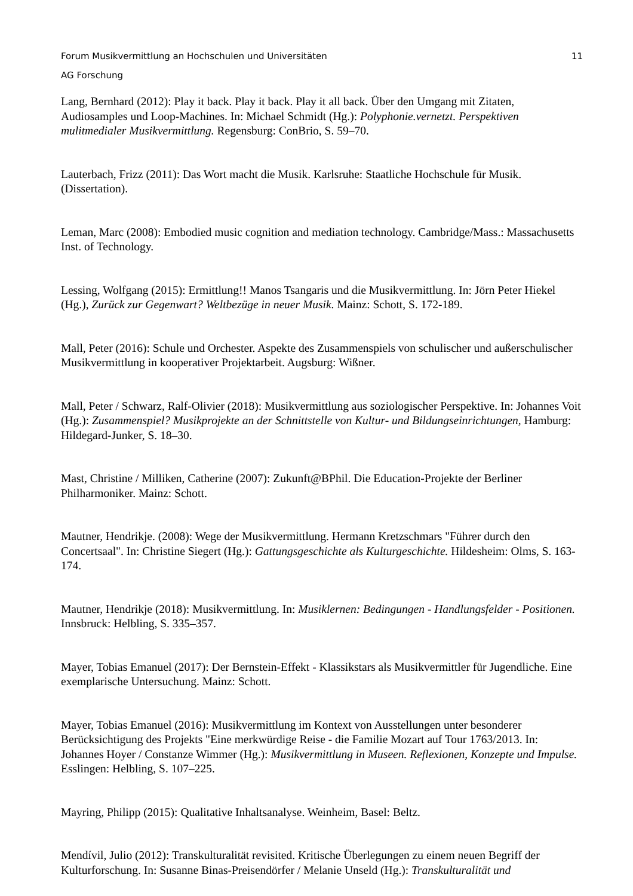Forum Musikvermittlung an Hochschulen und Universitäten
AG Forschung 11
Lang, Bernhard (2012): Play it back. Play it back. Play it all back. Über den Umgang mit Zitaten, Audiosamples und Loop-Machines. In: Michael Schmidt (Hg.): Polyphonie.vernetzt. Perspektiven mulitmedialer Musikvermittlung. Regensburg: ConBrio, S. 59–70.
Lauterbach, Frizz (2011): Das Wort macht die Musik. Karlsruhe: Staatliche Hochschule für Musik. (Dissertation).
Leman, Marc (2008): Embodied music cognition and mediation technology. Cambridge/Mass.: Massachusetts Inst. of Technology.
Lessing, Wolfgang (2015): Ermittlung!! Manos Tsangaris und die Musikvermittlung. In: Jörn Peter Hiekel (Hg.), Zurück zur Gegenwart? Weltbezüge in neuer Musik. Mainz: Schott, S. 172-189.
Mall, Peter (2016): Schule und Orchester. Aspekte des Zusammenspiels von schulischer und außerschulischer Musikvermittlung in kooperativer Projektarbeit. Augsburg: Wißner.
Mall, Peter / Schwarz, Ralf-Olivier (2018): Musikvermittlung aus soziologischer Perspektive. In: Johannes Voit (Hg.): Zusammenspiel? Musikprojekte an der Schnittstelle von Kultur- und Bildungseinrichtungen, Hamburg: Hildegard-Junker, S. 18–30.
Mast, Christine / Milliken, Catherine (2007): Zukunft@BPhil. Die Education-Projekte der Berliner Philharmoniker. Mainz: Schott.
Mautner, Hendrikje. (2008): Wege der Musikvermittlung. Hermann Kretzschmars "Führer durch den Concertsaal". In: Christine Siegert (Hg.): Gattungsgeschichte als Kulturgeschichte. Hildesheim: Olms, S. 163-174.
Mautner, Hendrikje (2018): Musikvermittlung. In: Musiklernen: Bedingungen - Handlungsfelder - Positionen. Innsbruck: Helbling, S. 335–357.
Mayer, Tobias Emanuel (2017): Der Bernstein-Effekt - Klassikstars als Musikvermittler für Jugendliche. Eine exemplarische Untersuchung. Mainz: Schott.
Mayer, Tobias Emanuel (2016): Musikvermittlung im Kontext von Ausstellungen unter besonderer Berücksichtigung des Projekts "Eine merkwürdige Reise - die Familie Mozart auf Tour 1763/2013. In: Johannes Hoyer / Constanze Wimmer (Hg.): Musikvermittlung in Museen. Reflexionen, Konzepte und Impulse. Esslingen: Helbling, S. 107–225.
Mayring, Philipp (2015): Qualitative Inhaltsanalyse. Weinheim, Basel: Beltz.
Mendívil, Julio (2012): Transkulturalität revisited. Kritische Überlegungen zu einem neuen Begriff der Kulturforschung. In: Susanne Binas-Preisendörfer / Melanie Unseld (Hg.): Transkulturalität und